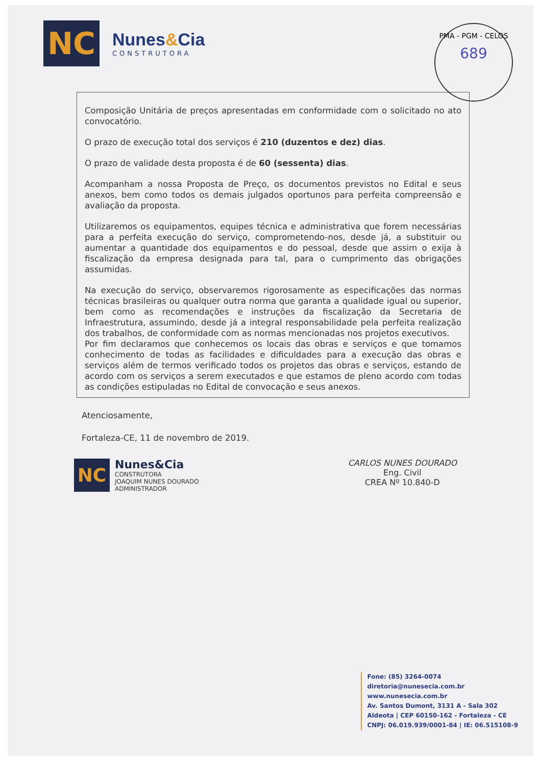NC
Nunes&Cia
CONSTRUTORA
PMA - PGM - CELOS
689
Composição Unitária de preços apresentadas em conformidade com o solicitado no ato convocatório.
O prazo de execução total dos serviços é 210 (duzentos e dez) dias.
O prazo de validade desta proposta é de 60 (sessenta) dias.
Acompanham a nossa Proposta de Preço, os documentos previstos no Edital e seus anexos, bem como todos os demais julgados oportunos para perfeita compreensão e avaliação da proposta.
Utilizaremos os equipamentos, equipes técnica e administrativa que forem necessárias para a perfeita execução do serviço, comprometendo-nos, desde já, a substituir ou aumentar a quantidade dos equipamentos e do pessoal, desde que assim o exija à fiscalização da empresa designada para tal, para o cumprimento das obrigações assumidas.
Na execução do serviço, observaremos rigorosamente as especificações das normas técnicas brasileiras ou qualquer outra norma que garanta a qualidade igual ou superior, bem como as recomendações e instruções da fiscalização da Secretaria de Infraestrutura, assumindo, desde já a integral responsabilidade pela perfeita realização dos trabalhos, de conformidade com as normas mencionadas nos projetos executivos.
Por fim declaramos que conhecemos os locais das obras e serviços e que tomamos conhecimento de todas as facilidades e dificuldades para a execução das obras e serviços além de termos verificado todos os projetos das obras e serviços, estando de acordo com os serviços a serem executados e que estamos de pleno acordo com todas as condições estipuladas no Edital de convocação e seus anexos.
Atenciosamente,
Fortaleza-CE, 11 de novembro de 2019.
NC
Nunes&Cia
CONSTRUTORA
JOAQUIM NUNES DOURADO
ADMINISTRADOR
CARLOS NUNES DOURADO
Eng. Civil
CREA Nº 10.840-D
Fone: (85) 3264-0074
diretoria@nunesecia.com.br
www.nunesecia.com.br
Av. Santos Dumont, 3131 A - Sala 302
Aldeota | CEP 60150-162 - Fortaleza - CE
CNPJ: 06.019.939/0001-84 | IE: 06.515108-9